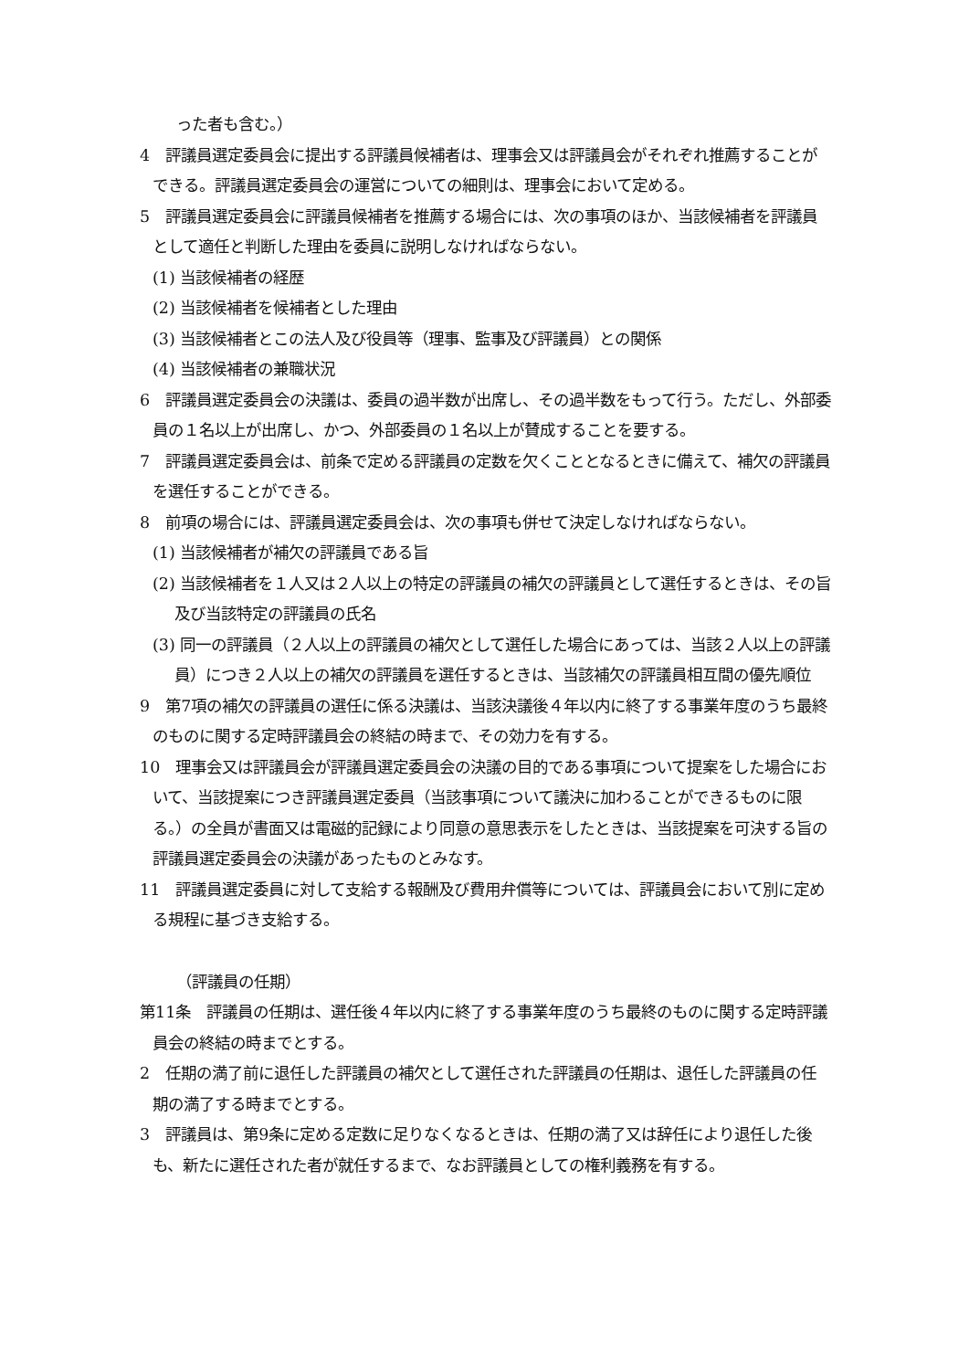った者も含む。）
4　評議員選定委員会に提出する評議員候補者は、理事会又は評議員会がそれぞれ推薦することができる。評議員選定委員会の運営についての細則は、理事会において定める。
5　評議員選定委員会に評議員候補者を推薦する場合には、次の事項のほか、当該候補者を評議員として適任と判断した理由を委員に説明しなければならない。
(1) 当該候補者の経歴
(2) 当該候補者を候補者とした理由
(3) 当該候補者とこの法人及び役員等（理事、監事及び評議員）との関係
(4) 当該候補者の兼職状況
6　評議員選定委員会の決議は、委員の過半数が出席し、その過半数をもって行う。ただし、外部委員の１名以上が出席し、かつ、外部委員の１名以上が賛成することを要する。
7　評議員選定委員会は、前条で定める評議員の定数を欠くこととなるときに備えて、補欠の評議員を選任することができる。
8　前項の場合には、評議員選定委員会は、次の事項も併せて決定しなければならない。
(1) 当該候補者が補欠の評議員である旨
(2) 当該候補者を１人又は２人以上の特定の評議員の補欠の評議員として選任するときは、その旨及び当該特定の評議員の氏名
(3) 同一の評議員（２人以上の評議員の補欠として選任した場合にあっては、当該２人以上の評議員）につき２人以上の補欠の評議員を選任するときは、当該補欠の評議員相互間の優先順位
9　第7項の補欠の評議員の選任に係る決議は、当該決議後４年以内に終了する事業年度のうち最終のものに関する定時評議員会の終結の時まで、その効力を有する。
10　理事会又は評議員会が評議員選定委員会の決議の目的である事項について提案をした場合において、当該提案につき評議員選定委員（当該事項について議決に加わることができるものに限る。）の全員が書面又は電磁的記録により同意の意思表示をしたときは、当該提案を可決する旨の評議員選定委員会の決議があったものとみなす。
11　評議員選定委員に対して支給する報酬及び費用弁償等については、評議員会において別に定める規程に基づき支給する。
（評議員の任期）
第11条　評議員の任期は、選任後４年以内に終了する事業年度のうち最終のものに関する定時評議員会の終結の時までとする。
2　任期の満了前に退任した評議員の補欠として選任された評議員の任期は、退任した評議員の任期の満了する時までとする。
3　評議員は、第9条に定める定数に足りなくなるときは、任期の満了又は辞任により退任した後も、新たに選任された者が就任するまで、なお評議員としての権利義務を有する。